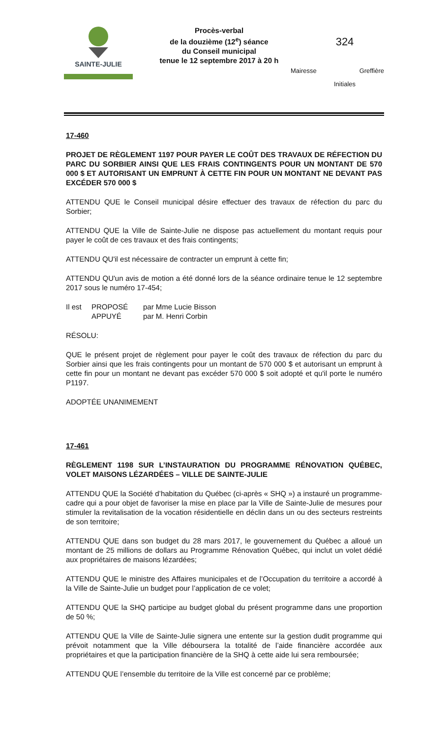SAINTE-JULIE
Procès-verbal
de la douzième (12<sup>e</sup>) séance
du Conseil municipal
tenue le 12 septembre 2017 à 20 h
324
Mairesse Greffière
Initiales
17-460
PROJET DE RÈGLEMENT 1197 POUR PAYER LE COÛT DES TRAVAUX DE RÉFECTION DU PARC DU SORBIER AINSI QUE LES FRAIS CONTINGENTS POUR UN MONTANT DE 570 000 $ ET AUTORISANT UN EMPRUNT À CETTE FIN POUR UN MONTANT NE DEVANT PAS EXCÉDER 570 000 $
ATTENDU QUE le Conseil municipal désire effectuer des travaux de réfection du parc du Sorbier;
ATTENDU QUE la Ville de Sainte-Julie ne dispose pas actuellement du montant requis pour payer le coût de ces travaux et des frais contingents;
ATTENDU QU'il est nécessaire de contracter un emprunt à cette fin;
ATTENDU QU'un avis de motion a été donné lors de la séance ordinaire tenue le 12 septembre 2017 sous le numéro 17-454;
Il est PROPOSÉ par Mme Lucie Bisson APPUYÉ par M. Henri Corbin
RÉSOLU:
QUE le présent projet de règlement pour payer le coût des travaux de réfection du parc du Sorbier ainsi que les frais contingents pour un montant de 570 000 $ et autorisant un emprunt à cette fin pour un montant ne devant pas excéder 570 000 $ soit adopté et qu'il porte le numéro P1197.
ADOPTÉE UNANIMEMENT
17-461
RÈGLEMENT 1198 SUR L’INSTAURATION DU PROGRAMME RÉNOVATION QUÉBEC, VOLET MAISONS LÉZARDÉES – VILLE DE SAINTE-JULIE
ATTENDU QUE la Société d’habitation du Québec (ci-après « SHQ ») a instauré un programme-cadre qui a pour objet de favoriser la mise en place par la Ville de Sainte-Julie de mesures pour stimuler la revitalisation de la vocation résidentielle en déclin dans un ou des secteurs restreints de son territoire;
ATTENDU QUE dans son budget du 28 mars 2017, le gouvernement du Québec a alloué un montant de 25 millions de dollars au Programme Rénovation Québec, qui inclut un volet dédié aux propriétaires de maisons lézardées;
ATTENDU QUE le ministre des Affaires municipales et de l’Occupation du territoire a accordé à la Ville de Sainte-Julie un budget pour l’application de ce volet;
ATTENDU QUE la SHQ participe au budget global du présent programme dans une proportion de 50 %;
ATTENDU QUE la Ville de Sainte-Julie signera une entente sur la gestion dudit programme qui prévoit notamment que la Ville déboursera la totalité de l’aide financière accordée aux propriétaires et que la participation financière de la SHQ à cette aide lui sera remboursée;
ATTENDU QUE l’ensemble du territoire de la Ville est concerné par ce problème;